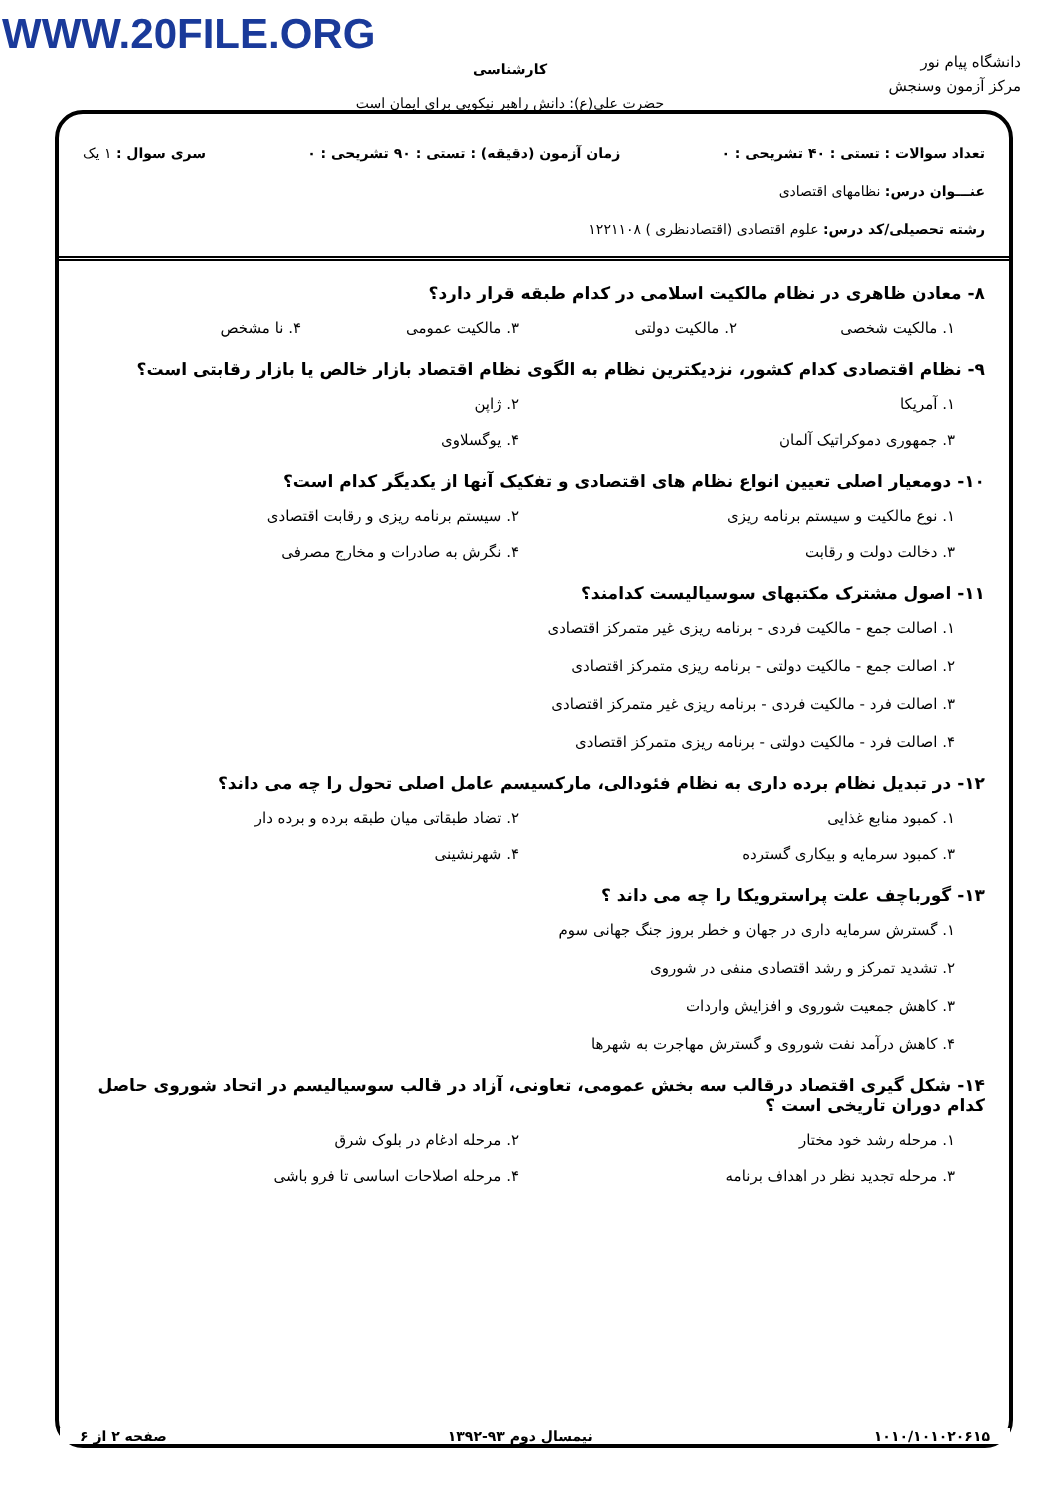WWW.20FILE.ORG
دانشگاه پیام نور
مرکز آزمون وسنجش
کارشناسی
حضرت علی(ع): دانش راهبر نیکویی برای ایمان است
تعداد سوالات : تستی : ۴۰ تشریحی : ۰ زمان آزمون (دقیقه) : تستی : ۹۰ تشریحی : ۰ سری سوال : ۱ یک
عنـــوان درس: نظامهای اقتصادی
رشته تحصیلی/کد درس: علوم اقتصادی (اقتصادنظری ) ۱۲۲۱۱۰۸
۸- معادن ظاهری در نظام مالکیت اسلامی در کدام طبقه قرار دارد؟
۱. مالکیت شخصی ۲. مالکیت دولتی ۳. مالکیت عمومی ۴. نا مشخص
۹- نظام اقتصادی کدام کشور، نزدیکترین نظام به الگوی نظام اقتصاد بازار خالص یا بازار رقابتی است؟
۱. آمریکا ۲. ژاپن ۳. جمهوری دموکراتیک آلمان ۴. یوگسلاوی
۱۰- دومعیار اصلی تعیین انواع نظام های اقتصادی و تفکیک آنها از یکدیگر کدام است؟
۱. نوع مالکیت و سیستم برنامه ریزی ۲. سیستم برنامه ریزی و رقابت اقتصادی ۳. دخالت دولت و رقابت ۴. نگرش به صادرات و مخارج مصرفی
۱۱- اصول مشترک مکتبهای سوسیالیست کدامند؟
۱. اصالت جمع - مالکیت فردی - برنامه ریزی غیر متمرکز اقتصادی
۲. اصالت جمع - مالکیت دولتی - برنامه ریزی متمرکز اقتصادی
۳. اصالت فرد - مالکیت فردی - برنامه ریزی غیر متمرکز اقتصادی
۴. اصالت فرد - مالکیت دولتی - برنامه ریزی متمرکز اقتصادی
۱۲- در تبدیل نظام برده داری به نظام فئودالی، مارکسیسم عامل اصلی تحول را چه می داند؟
۱. کمبود منابع غذایی ۲. تضاد طبقاتی میان طبقه برده و برده دار ۳. کمبود سرمایه و بیکاری گسترده ۴. شهرنشینی
۱۳- گورباچف علت پراسترویکا را چه می داند ؟
۱. گسترش سرمایه داری در جهان و خطر بروز جنگ جهانی سوم
۲. تشدید تمرکز و رشد اقتصادی منفی در شوروی
۳. کاهش جمعیت شوروی و افزایش واردات
۴. کاهش درآمد نفت شوروی و گسترش مهاجرت به شهرها
۱۴- شکل گیری اقتصاد درقالب سه بخش عمومی، تعاونی، آزاد در قالب سوسیالیسم در اتحاد شوروی حاصل کدام دوران تاریخی است ؟
۱. مرحله رشد خود مختار ۲. مرحله ادغام در بلوک شرق ۳. مرحله تجدید نظر در اهداف برنامه ۴. مرحله اصلاحات اساسی تا فرو باشی
۱۰۱۰/۱۰۱۰۲۰۶۱۵ نیمسال دوم ۹۳-۱۳۹۲ صفحه ۲ از ۶